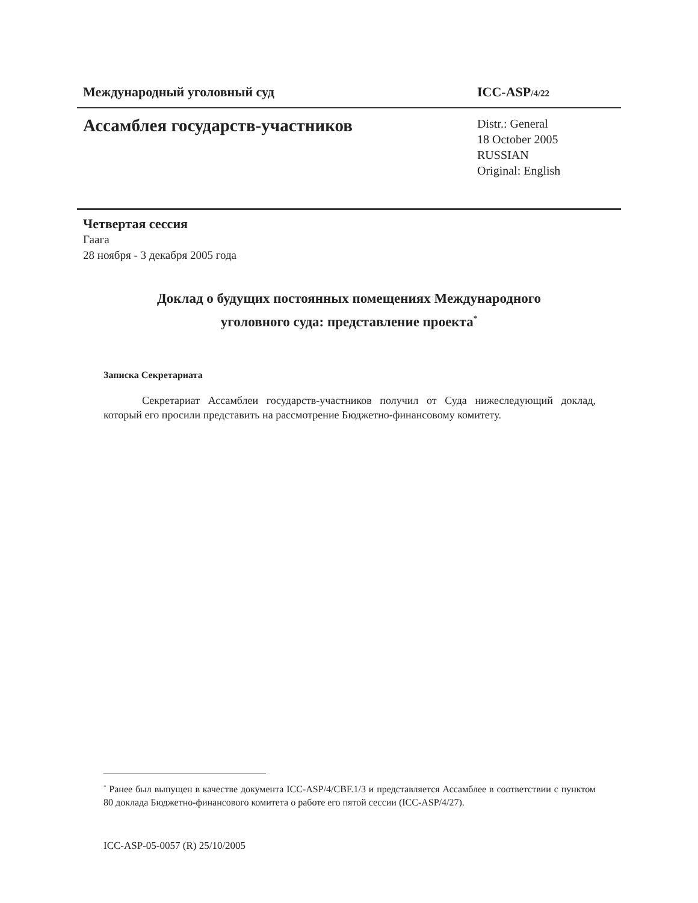Международный уголовный суд ICC-ASP/4/22
Ассамблея государств-участников
Distr.: General
18 October 2005
RUSSIAN
Original: English
Четвертая сессия
Гаага
28 ноября - 3 декабря 2005 года
Доклад о будущих постоянных помещениях Международного
уголовного суда: представление проекта<sup>*</sup>
Записка Секретариата
Секретариат Ассамблеи государств-участников получил от Суда нижеследующий доклад, который его просили представить на рассмотрение Бюджетно-финансовому комитету.
<sup>*</sup> Ранее был выпущен в качестве документа ICC-ASP/4/CBF.1/3 и представляется Ассамблее в соответствии с пунктом 80 доклада Бюджетно-финансового комитета о работе его пятой сессии (ICC-ASP/4/27).
ICC-ASP-05-0057 (R) 25/10/2005